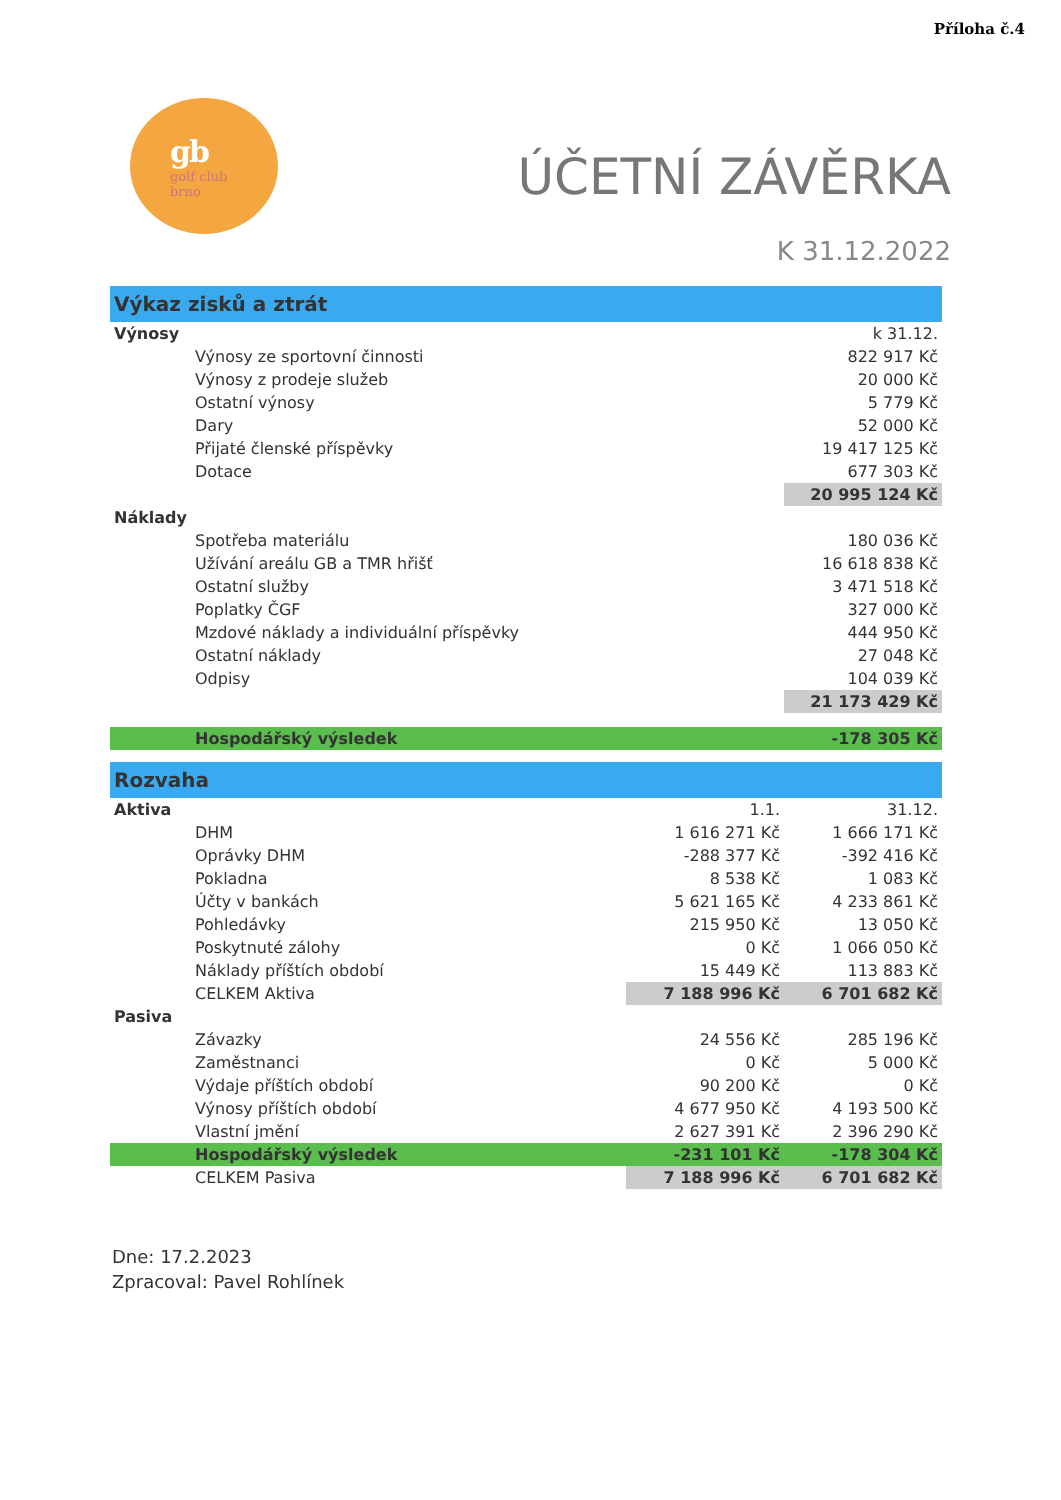Příloha č.4
gb
golf club
brno
ÚČETNÍ ZÁVĚRKA
K 31.12.2022
| Výkaz zisků a ztrát | | |
| Výnosy | | k 31.12. |
| Výnosy ze sportovní činnosti | | 822 917 Kč |
| Výnosy z prodeje služeb | | 20 000 Kč |
| Ostatní výnosy | | 5 779 Kč |
| Dary | | 52 000 Kč |
| Přijaté členské příspěvky | | 19 417 125 Kč |
| Dotace | | 677 303 Kč |
| | | 20 995 124 Kč |
| Náklady | | |
| Spotřeba materiálu | | 180 036 Kč |
| Užívání areálu GB a TMR hřišť | | 16 618 838 Kč |
| Ostatní služby | | 3 471 518 Kč |
| Poplatky ČGF | | 327 000 Kč |
| Mzdové náklady a individuální příspěvky | | 444 950 Kč |
| Ostatní náklady | | 27 048 Kč |
| Odpisy | | 104 039 Kč |
| | | 21 173 429 Kč |
| Hospodářský výsledek | | -178 305 Kč |
| Rozvaha | | |
| Aktiva | 1.1. | 31.12. |
| DHM | 1 616 271 Kč | 1 666 171 Kč |
| Oprávky DHM | -288 377 Kč | -392 416 Kč |
| Pokladna | 8 538 Kč | 1 083 Kč |
| Účty v bankách | 5 621 165 Kč | 4 233 861 Kč |
| Pohledávky | 215 950 Kč | 13 050 Kč |
| Poskytnuté zálohy | 0 Kč | 1 066 050 Kč |
| Náklady příštích období | 15 449 Kč | 113 883 Kč |
| CELKEM Aktiva | 7 188 996 Kč | 6 701 682 Kč |
| Pasiva | | |
| Závazky | 24 556 Kč | 285 196 Kč |
| Zaměstnanci | 0 Kč | 5 000 Kč |
| Výdaje příštích období | 90 200 Kč | 0 Kč |
| Výnosy příštích období | 4 677 950 Kč | 4 193 500 Kč |
| Vlastní jmění | 2 627 391 Kč | 2 396 290 Kč |
| Hospodářský výsledek | -231 101 Kč | -178 304 Kč |
| CELKEM Pasiva | 7 188 996 Kč | 6 701 682 Kč |
Dne: 17.2.2023
Zpracoval: Pavel Rohlínek